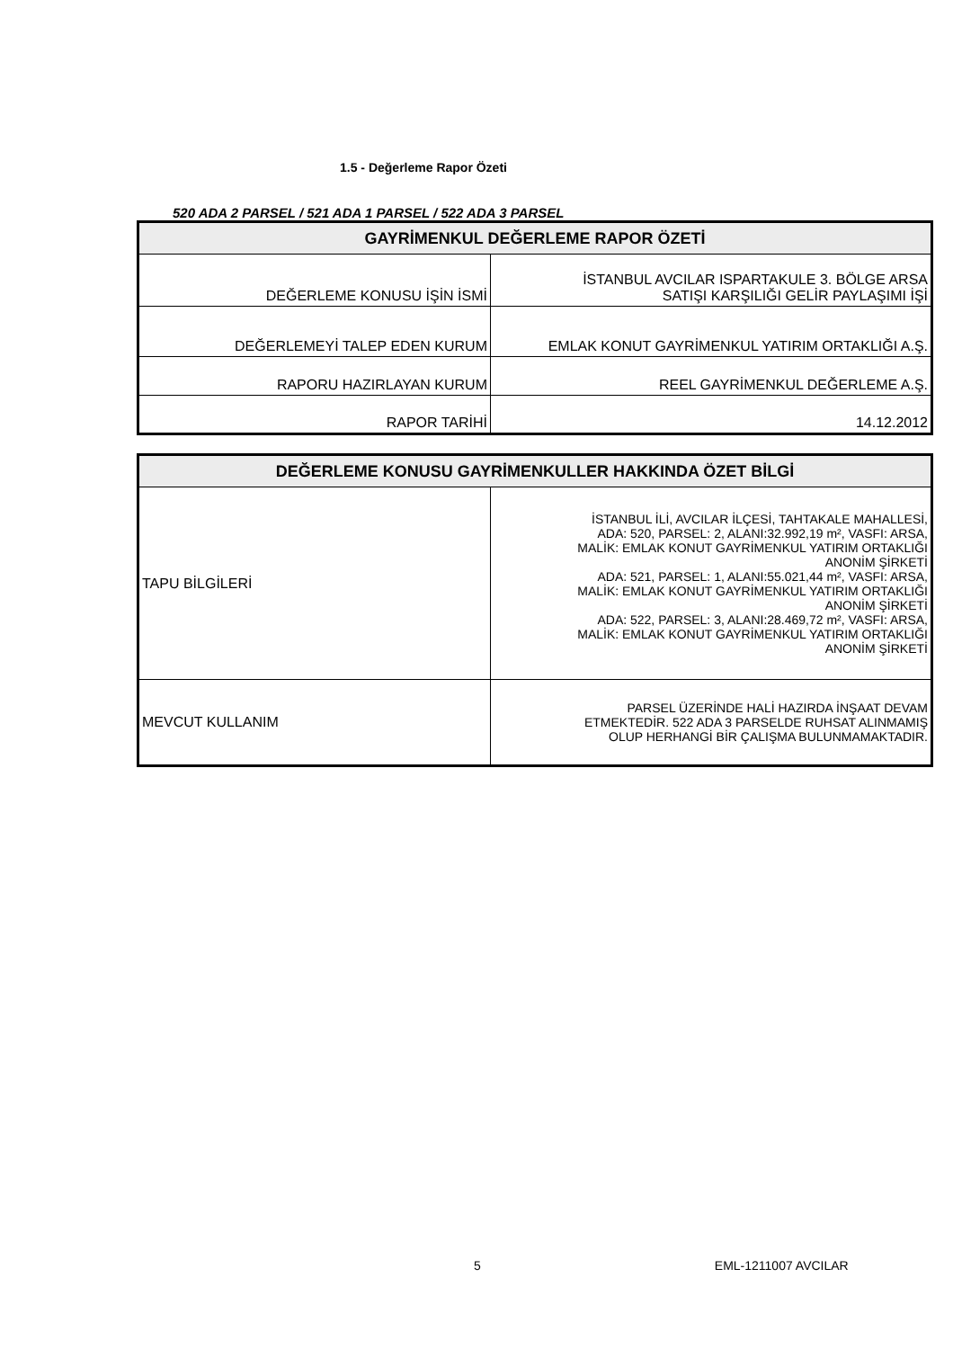1.5 - Değerleme Rapor Özeti
520 ADA 2 PARSEL / 521 ADA 1 PARSEL / 522 ADA 3 PARSEL
| GAYRİMENKUL DEĞERLEME RAPOR ÖZETİ | |
| --- | --- |
| DEĞERLEME KONUSU İŞİN İSMİ | İSTANBUL AVCILAR ISPARTAKULE 3. BÖLGE ARSA SATIŞI KARŞILIĞI GELİR PAYLAŞIMI İŞİ |
| DEĞERLEMEYİ TALEP EDEN KURUM | EMLAK KONUT GAYRİMENKUL YATIRIM ORTAKLIĞI A.Ş. |
| RAPORU HAZIRLAYAN KURUM | REEL GAYRİMENKUL DEĞERLEME A.Ş. |
| RAPOR TARİHİ | 14.12.2012 |
| DEĞERLEME KONUSU GAYRİMENKULLER HAKKINDA ÖZET BİLGİ | |
| --- | --- |
| TAPU BİLGİLERİ | İSTANBUL İLİ, AVCILAR İLÇESİ, TAHTAKALE MAHALLESİ, ADA: 520, PARSEL: 2, ALANI:32.992,19 m², VASFI: ARSA, MALİK: EMLAK KONUT GAYRİMENKUL YATIRIM ORTAKLIĞI ANONİM ŞİRKETİ ADA: 521, PARSEL: 1, ALANI:55.021,44 m², VASFI: ARSA, MALİK: EMLAK KONUT GAYRİMENKUL YATIRIM ORTAKLIĞI ANONİM ŞİRKETİ ADA: 522, PARSEL: 3, ALANI:28.469,72 m², VASFI: ARSA, MALİK: EMLAK KONUT GAYRİMENKUL YATIRIM ORTAKLIĞI ANONİM ŞİRKETİ |
| MEVCUT KULLANIM | PARSEL ÜZERİNDE HALİ HAZIRDA İNŞAAT DEVAM ETMEKTEDİR. 522 ADA 3 PARSELDE RUHSAT ALINMAMIŞ OLUP HERHANGİ BİR ÇALIŞMA BULUNMAMAKTADIR. |
5 EML-1211007 AVCILAR